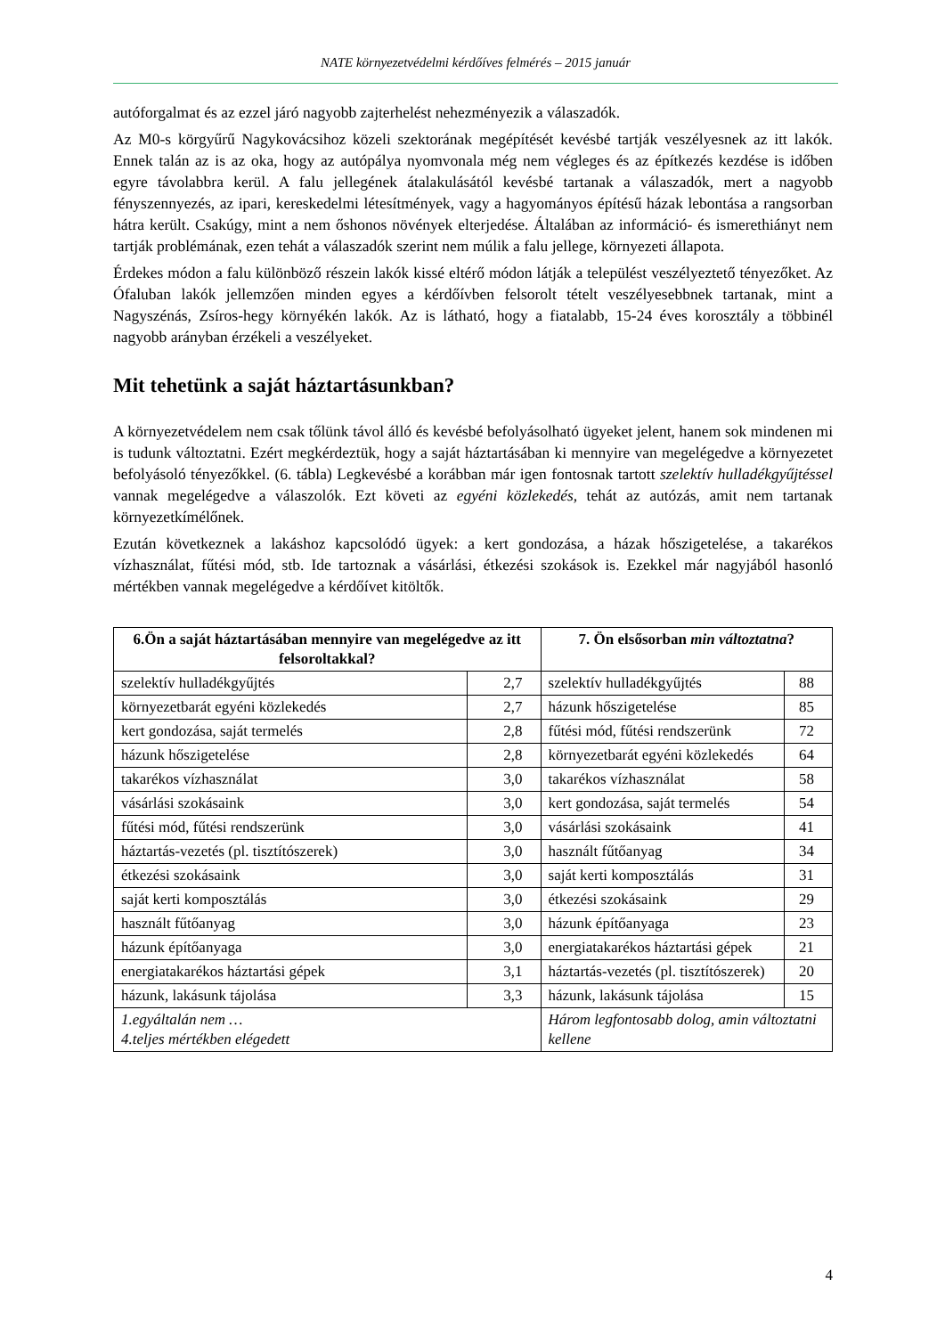NATE környezetvédelmi kérdőíves felmérés – 2015 január
autóforgalmat és az ezzel járó nagyobb zajterhelést nehezményezik a válaszadók.
Az M0-s körgyűrű Nagykovácsihoz közeli szektorának megépítését kevésbé tartják veszélyesnek az itt lakók. Ennek talán az is az oka, hogy az autópálya nyomvonala még nem végleges és az építkezés kezdése is időben egyre távolabbra kerül. A falu jellegének átalakulásától kevésbé tartanak a válaszadók, mert a nagyobb fényszennyezés, az ipari, kereskedelmi létesítmények, vagy a hagyományos építésű házak lebontása a rangsorban hátra került. Csakúgy, mint a nem őshonos növények elterjedése. Általában az információ- és ismerethiányt nem tartják problémának, ezen tehát a válaszadók szerint nem múlik a falu jellege, környezeti állapota.
Érdekes módon a falu különböző részein lakók kissé eltérő módon látják a települést veszélyeztető tényezőket. Az Ófaluban lakók jellemzően minden egyes a kérdőívben felsorolt tételt veszélyesebbnek tartanak, mint a Nagyszénás, Zsíros-hegy környékén lakók. Az is látható, hogy a fiatalabb, 15-24 éves korosztály a többinél nagyobb arányban érzékeli a veszélyeket.
Mit tehetünk a saját háztartásunkban?
A környezetvédelem nem csak tőlünk távol álló és kevésbé befolyásolható ügyeket jelent, hanem sok mindenen mi is tudunk változtatni. Ezért megkérdeztük, hogy a saját háztartásában ki mennyire van megelégedve a környezetet befolyásoló tényezőkkel. (6. tábla) Legkevésbé a korábban már igen fontosnak tartott szelektív hulladékgyűjtéssel vannak megelégedve a válaszolók. Ezt követi az egyéni közlekedés, tehát az autózás, amit nem tartanak környezetkímélőnek.
Ezután következnek a lakáshoz kapcsolódó ügyek: a kert gondozása, a házak hőszigetelése, a takarékos vízhasználat, fűtési mód, stb. Ide tartoznak a vásárlási, étkezési szokások is. Ezekkel már nagyjából hasonló mértékben vannak megelégedve a kérdőívet kitöltők.
| 6.Ön a saját háztartásában mennyire van megelégedve az itt felsoroltakkal? | | 7. Ön elsősorban min változtatna ? | |
| --- | --- | --- | --- |
| szelektív hulladékgyűjtés | 2,7 | szelektív hulladékgyűjtés | 88 |
| környezetbarát egyéni közlekedés | 2,7 | házunk hőszigetelése | 85 |
| kert gondozása, saját termelés | 2,8 | fűtési mód, fűtési rendszerünk | 72 |
| házunk hőszigetelése | 2,8 | környezetbarát egyéni közlekedés | 64 |
| takarékos vízhasználat | 3,0 | takarékos vízhasználat | 58 |
| vásárlási szokásaink | 3,0 | kert gondozása, saját termelés | 54 |
| fűtési mód, fűtési rendszerünk | 3,0 | vásárlási szokásaink | 41 |
| háztartás-vezetés (pl. tisztítószerek) | 3,0 | használt fűtőanyag | 34 |
| étkezési szokásaink | 3,0 | saját kerti komposztálás | 31 |
| saját kerti komposztálás | 3,0 | étkezési szokásaink | 29 |
| használt fűtőanyag | 3,0 | házunk építőanyaga | 23 |
| házunk építőanyaga | 3,0 | energiatakarékos háztartási gépek | 21 |
| energiatakarékos háztartási gépek | 3,1 | háztartás-vezetés (pl. tisztítószerek) | 20 |
| házunk, lakásunk tájolása | 3,3 | házunk, lakásunk tájolása | 15 |
| 1.egyáltalán nem … 4.teljes mértékben elégedett | | Három legfontosabb dolog, amin változtatni kellene | |
4